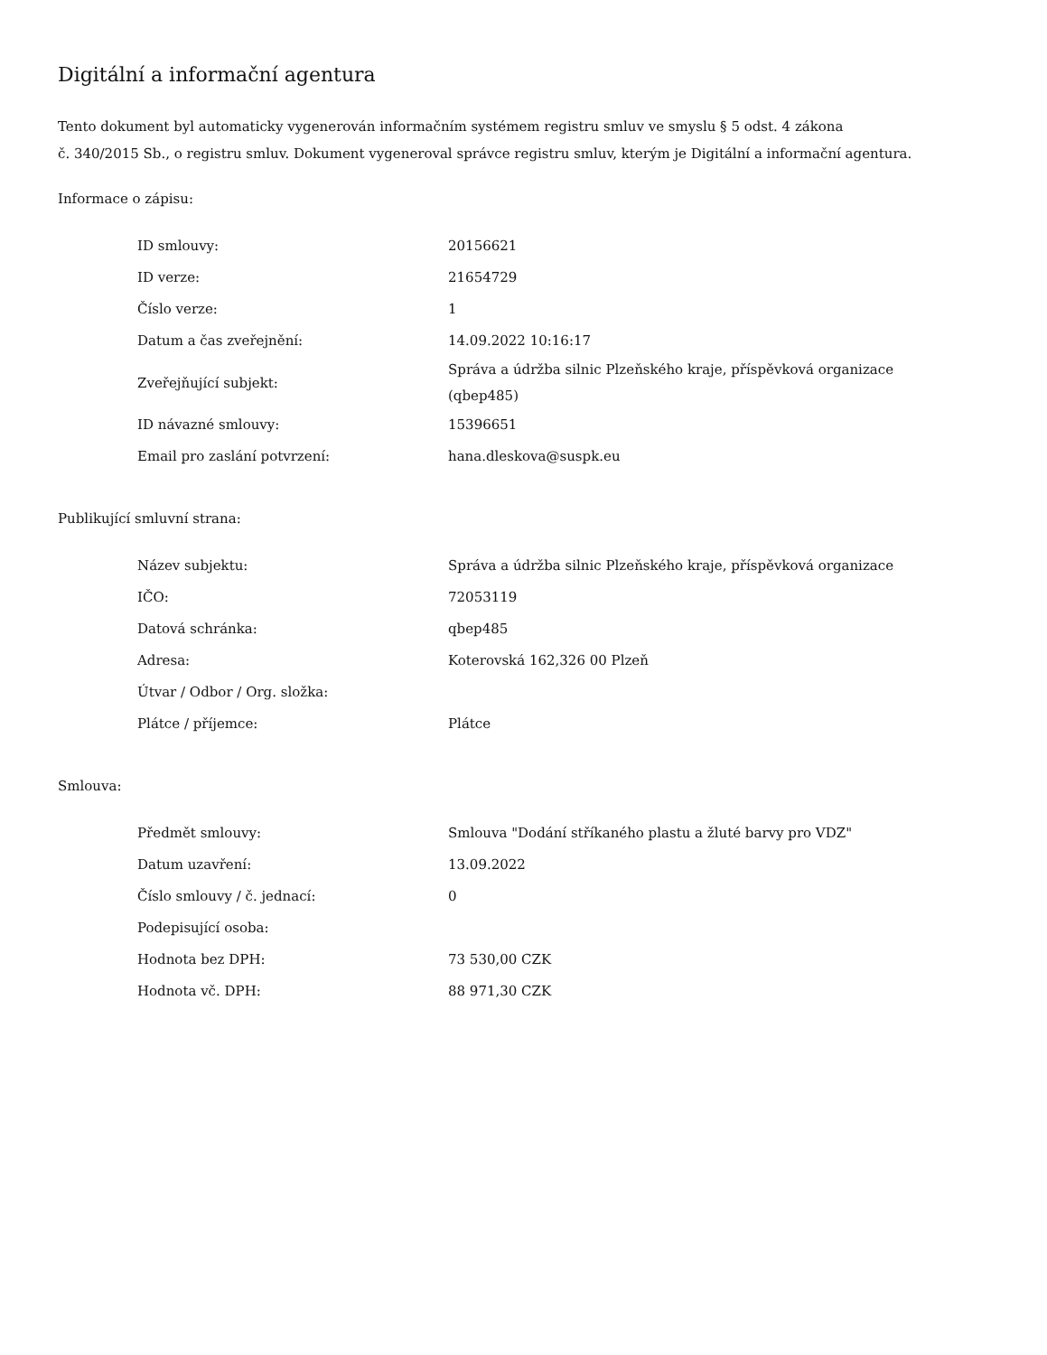Digitální a informační agentura
Tento dokument byl automaticky vygenerován informačním systémem registru smluv ve smyslu § 5 odst. 4 zákona
č. 340/2015 Sb., o registru smluv. Dokument vygeneroval správce registru smluv, kterým je Digitální a informační agentura.
Informace o zápisu:
| ID smlouvy: | 20156621 |
| ID verze: | 21654729 |
| Číslo verze: | 1 |
| Datum a čas zveřejnění: | 14.09.2022 10:16:17 |
| Zveřejňující subjekt: | Správa a údržba silnic Plzeňského kraje, příspěvková organizace (qbep485) |
| ID návazné smlouvy: | 15396651 |
| Email pro zaslání potvrzení: | hana.dleskova@suspk.eu |
Publikující smluvní strana:
| Název subjektu: | Správa a údržba silnic Plzeňského kraje, příspěvková organizace |
| IČO: | 72053119 |
| Datová schránka: | qbep485 |
| Adresa: | Koterovská 162,326 00 Plzeň |
| Útvar / Odbor / Org. složka: | |
| Plátce / příjemce: | Plátce |
Smlouva:
| Předmět smlouvy: | Smlouva "Dodání stříkaného plastu a žluté barvy pro VDZ" |
| Datum uzavření: | 13.09.2022 |
| Číslo smlouvy / č. jednací: | 0 |
| Podepisující osoba: | |
| Hodnota bez DPH: | 73 530,00 CZK |
| Hodnota vč. DPH: | 88 971,30 CZK |